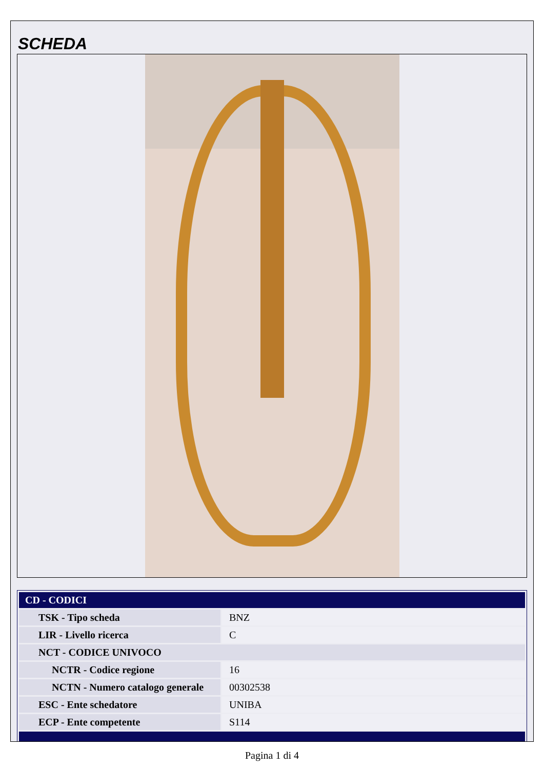SCHEDA
| CD - CODICI | |
| --- | --- |
| TSK - Tipo scheda | BNZ |
| LIR - Livello ricerca | C |
| NCT - CODICE UNIVOCO | |
| NCTR - Codice regione | 16 |
| NCTN - Numero catalogo generale | 00302538 |
| ESC - Ente schedatore | UNIBA |
| ECP - Ente competente | S114 |
Pagina 1 di 4